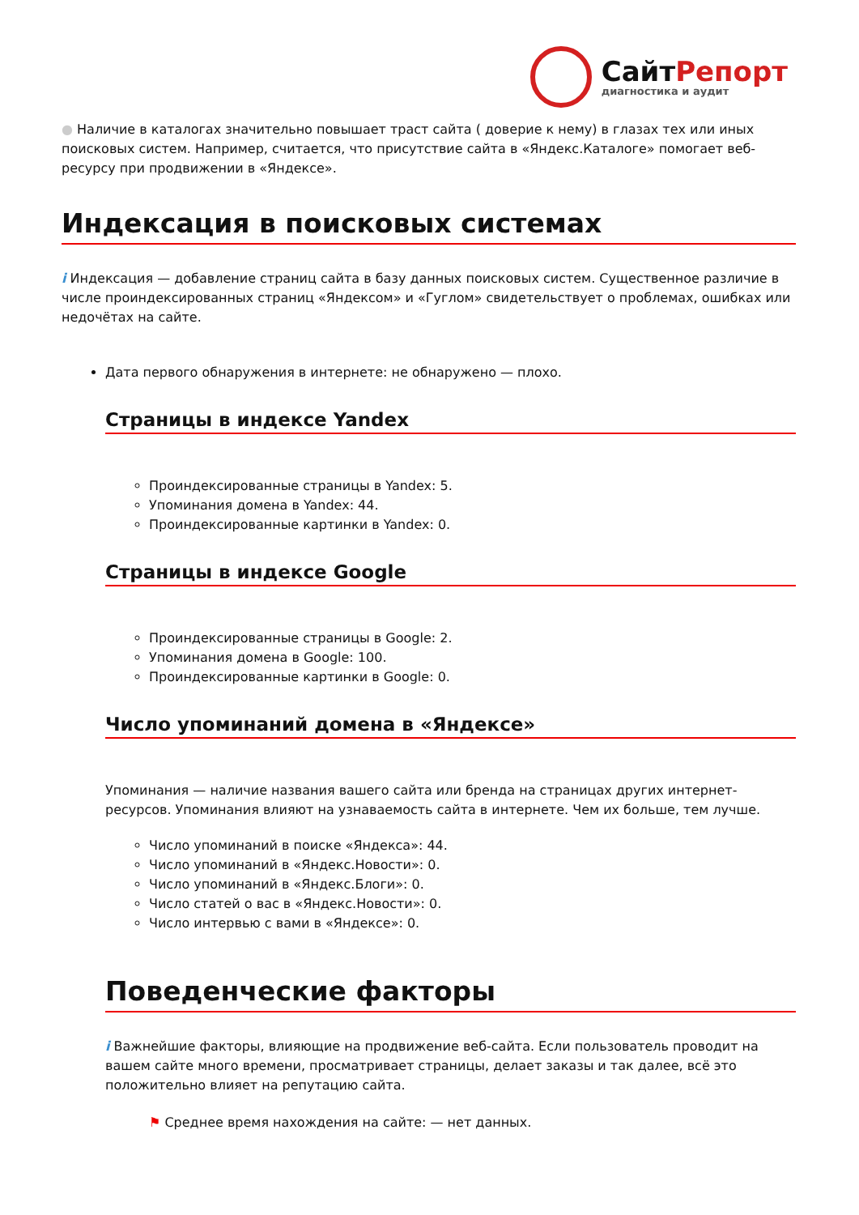СайтРепорт
диагностика и аудит
● Наличие в каталогах значительно повышает траст сайта ( доверие к нему) в глазах тех или иных поисковых систем. Например, считается, что присутствие сайта в «Яндекс.Каталоге» помогает веб-ресурсу при продвижении в «Яндексе».
Индексация в поисковых системах
i Индексация — добавление страниц сайта в базу данных поисковых систем. Существенное различие в числе проиндексированных страниц «Яндексом» и «Гуглом» свидетельствует о проблемах, ошибках или недочётах на сайте.
Дата первого обнаружения в интернете: не обнаружено — плохо.
Страницы в индексе Yandex
Проиндексированные страницы в Yandex: 5.
Упоминания домена в Yandex: 44.
Проиндексированные картинки в Yandex: 0.
Страницы в индексе Google
Проиндексированные страницы в Google: 2.
Упоминания домена в Google: 100.
Проиндексированные картинки в Google: 0.
Число упоминаний домена в «Яндексе»
Упоминания — наличие названия вашего сайта или бренда на страницах других интернет-ресурсов. Упоминания влияют на узнаваемость сайта в интернете. Чем их больше, тем лучше.
Число упоминаний в поиске «Яндекса»: 44.
Число упоминаний в «Яндекс.Новости»: 0.
Число упоминаний в «Яндекс.Блоги»: 0.
Число статей о вас в «Яндекс.Новости»: 0.
Число интервью с вами в «Яндексе»: 0.
Поведенческие факторы
i Важнейшие факторы, влияющие на продвижение веб-сайта. Если пользователь проводит на вашем сайте много времени, просматривает страницы, делает заказы и так далее, всё это положительно влияет на репутацию сайта.
⚑ Среднее время нахождения на сайте: — нет данных.